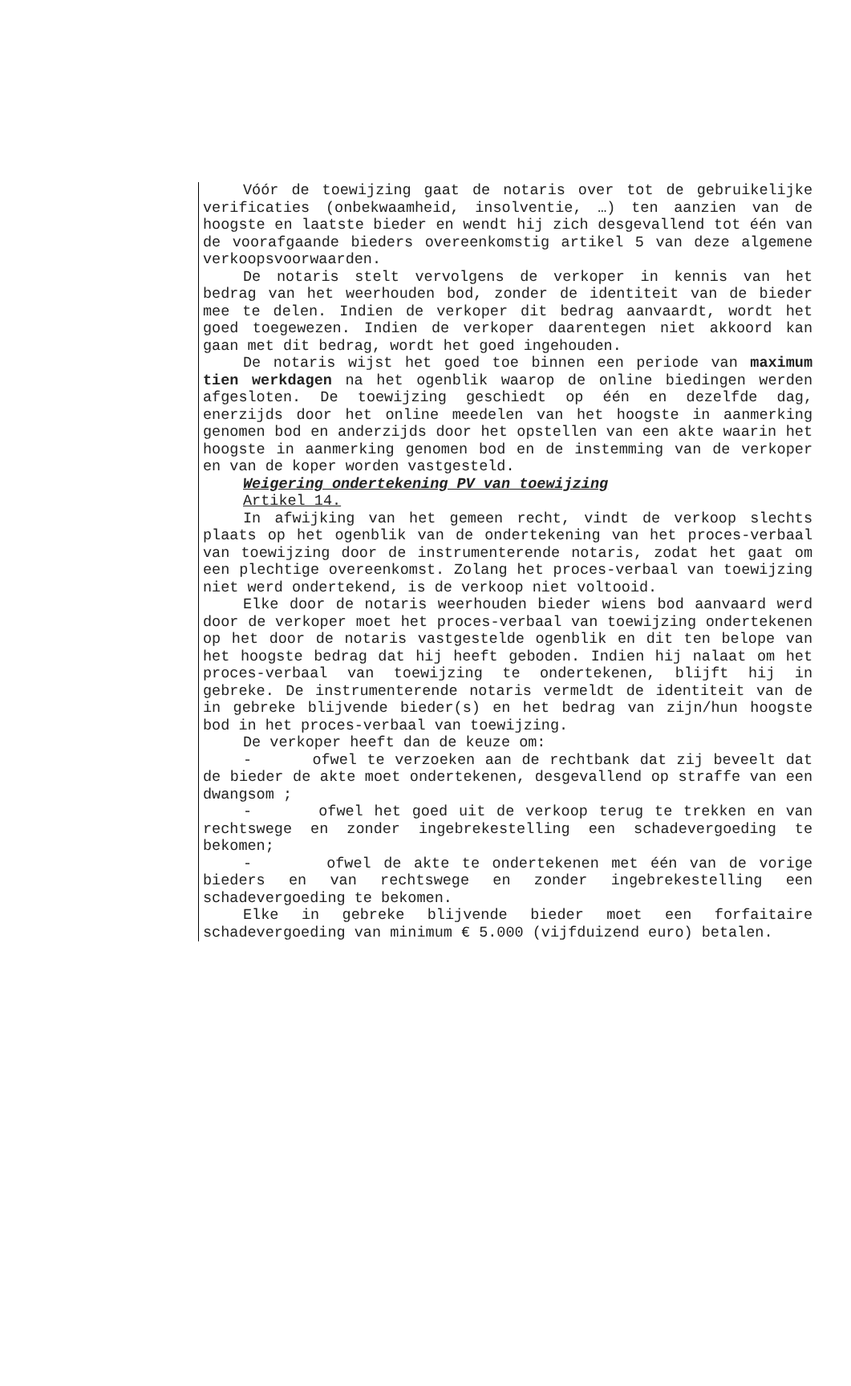Vóór de toewijzing gaat de notaris over tot de gebruikelijke verificaties (onbekwaamheid, insolventie, …) ten aanzien van de hoogste en laatste bieder en wendt hij zich desgevallend tot één van de voorafgaande bieders overeenkomstig artikel 5 van deze algemene verkoopsvoorwaarden.
De notaris stelt vervolgens de verkoper in kennis van het bedrag van het weerhouden bod, zonder de identiteit van de bieder mee te delen. Indien de verkoper dit bedrag aanvaardt, wordt het goed toegewezen. Indien de verkoper daarentegen niet akkoord kan gaan met dit bedrag, wordt het goed ingehouden.
De notaris wijst het goed toe binnen een periode van maximum tien werkdagen na het ogenblik waarop de online biedingen werden afgesloten. De toewijzing geschiedt op één en dezelfde dag, enerzijds door het online meedelen van het hoogste in aanmerking genomen bod en anderzijds door het opstellen van een akte waarin het hoogste in aanmerking genomen bod en de instemming van de verkoper en van de koper worden vastgesteld.
Weigering ondertekening PV van toewijzing
Artikel 14.
In afwijking van het gemeen recht, vindt de verkoop slechts plaats op het ogenblik van de ondertekening van het proces-verbaal van toewijzing door de instrumenterende notaris, zodat het gaat om een plechtige overeenkomst. Zolang het proces-verbaal van toewijzing niet werd ondertekend, is de verkoop niet voltooid.
Elke door de notaris weerhouden bieder wiens bod aanvaard werd door de verkoper moet het proces-verbaal van toewijzing ondertekenen op het door de notaris vastgestelde ogenblik en dit ten belope van het hoogste bedrag dat hij heeft geboden. Indien hij nalaat om het proces-verbaal van toewijzing te ondertekenen, blijft hij in gebreke. De instrumenterende notaris vermeldt de identiteit van de in gebreke blijvende bieder(s) en het bedrag van zijn/hun hoogste bod in het proces-verbaal van toewijzing.
De verkoper heeft dan de keuze om:
- ofwel te verzoeken aan de rechtbank dat zij beveelt dat de bieder de akte moet ondertekenen, desgevallend op straffe van een dwangsom ;
- ofwel het goed uit de verkoop terug te trekken en van rechtswege en zonder ingebrekestelling een schadevergoeding te bekomen;
- ofwel de akte te ondertekenen met één van de vorige bieders en van rechtswege en zonder ingebrekestelling een schadevergoeding te bekomen.
Elke in gebreke blijvende bieder moet een forfaitaire schadevergoeding van minimum € 5.000 (vijfduizend euro) betalen.